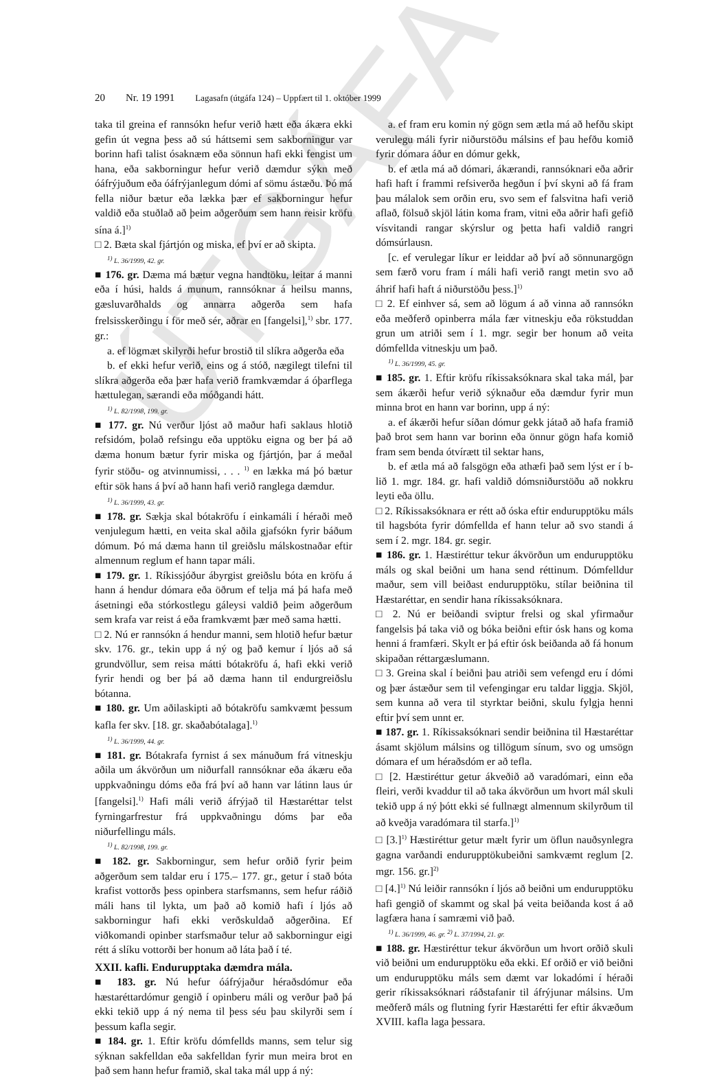ÚTGÁFA
20 Nr. 19 1991 Lagasafn (útgáfa 124) – Uppfært til 1. október 1999
taka til greina ef rannsókn hefur verið hætt eða ákæra ekki gefin út vegna þess að sú háttsemi sem sakborningur var borinn hafi talist ósaknæm eða sönnun hafi ekki fengist um hana, eða sakborningur hefur verið dæmdur sýkn með óáfrýjuðum eða óáfrýjanlegum dómi af sömu ástæðu. Þó má fella niður bætur eða lækka þær ef sakborningur hefur valdið eða stuðlað að þeim aðgerðum sem hann reisir kröfu sína á.]<sup>1)</sup>
□ 2. Bæta skal fjártjón og miska, ef því er að skipta.
<sup>1)</sup> L. 36/1999, 42. gr.
■ 176. gr. Dæma má bætur vegna handtöku, leitar á manni eða í húsi, halds á munum, rannsóknar á heilsu manns, gæsluvarðhalds og annarra aðgerða sem hafa frelsisskerðingu í för með sér, aðrar en [fangelsi],<sup>1)</sup> sbr. 177. gr.:
a. ef lögmæt skilyrði hefur brostið til slíkra aðgerða eða
b. ef ekki hefur verið, eins og á stóð, nægilegt tilefni til slíkra aðgerða eða þær hafa verið framkvæmdar á óþarflega hættulegan, særandi eða móðgandi hátt.
<sup>1)</sup> L. 82/1998, 199. gr.
■ 177. gr. Nú verður ljóst að maður hafi saklaus hlotið refsidóm, þolað refsingu eða upptöku eigna og ber þá að dæma honum bætur fyrir miska og fjártjón, þar á meðal fyrir stöðu- og atvinnumissi, . . . <sup>1)</sup> en lækka má þó bætur eftir sök hans á því að hann hafi verið ranglega dæmdur.
<sup>1)</sup> L. 36/1999, 43. gr.
■ 178. gr. Sækja skal bótakröfu í einkamáli í héraði með venjulegum hætti, en veita skal aðila gjafsókn fyrir báðum dómum. Þó má dæma hann til greiðslu málskostnaðar eftir almennum reglum ef hann tapar máli.
■ 179. gr. 1. Ríkissjóður ábyrgist greiðslu bóta en kröfu á hann á hendur dómara eða öðrum ef telja má þá hafa með ásetningi eða stórkostlegu gáleysi valdið þeim aðgerðum sem krafa var reist á eða framkvæmt þær með sama hætti.
□ 2. Nú er rannsókn á hendur manni, sem hlotið hefur bætur skv. 176. gr., tekin upp á ný og það kemur í ljós að sá grundvöllur, sem reisa mátti bótakröfu á, hafi ekki verið fyrir hendi og ber þá að dæma hann til endurgreiðslu bótanna.
■ 180. gr. Um aðilaskipti að bótakröfu samkvæmt þessum kafla fer skv. [18. gr. skaðabótalaga].<sup>1)</sup>
<sup>1)</sup> L. 36/1999, 44. gr.
■ 181. gr. Bótakrafa fyrnist á sex mánuðum frá vitneskju aðila um ákvörðun um niðurfall rannsóknar eða ákæru eða uppkvaðningu dóms eða frá því að hann var látinn laus úr [fangelsi].<sup>1)</sup> Hafi máli verið áfrýjað til Hæstaréttar telst fyrningarfrestur frá uppkvaðningu dóms þar eða niðurfellingu máls.
<sup>1)</sup> L. 82/1998, 199. gr.
■ 182. gr. Sakborningur, sem hefur orðið fyrir þeim aðgerðum sem taldar eru í 175.– 177. gr., getur í stað bóta krafist vottorðs þess opinbera starfsmanns, sem hefur ráðið máli hans til lykta, um það að komið hafi í ljós að sakborningur hafi ekki verðskuldað aðgerðina. Ef viðkomandi opinber starfsmaður telur að sakborningur eigi rétt á slíku vottorði ber honum að láta það í té.
XXII. kafli. Endurupptaka dæmdra mála.
■ 183. gr. Nú hefur óáfrýjaður héraðsdómur eða hæstaréttardómur gengið í opinberu máli og verður það þá ekki tekið upp á ný nema til þess séu þau skilyrði sem í þessum kafla segir.
■ 184. gr. 1. Eftir kröfu dómfellds manns, sem telur sig sýknan sakfelldan eða sakfelldan fyrir mun meira brot en það sem hann hefur framið, skal taka mál upp á ný:
a. ef fram eru komin ný gögn sem ætla má að hefðu skipt verulegu máli fyrir niðurstöðu málsins ef þau hefðu komið fyrir dómara áður en dómur gekk,
b. ef ætla má að dómari, ákærandi, rannsóknari eða aðrir hafi haft í frammi refsiverða hegðun í því skyni að fá fram þau málalok sem orðin eru, svo sem ef falsvitna hafi verið aflað, fölsuð skjöl látin koma fram, vitni eða aðrir hafi gefið vísvitandi rangar skýrslur og þetta hafi valdið rangri dómsúrlausn.
[c. ef verulegar líkur er leiddar að því að sönnunargögn sem færð voru fram í máli hafi verið rangt metin svo að áhrif hafi haft á niðurstöðu þess.]<sup>1)</sup>
□ 2. Ef einhver sá, sem að lögum á að vinna að rannsókn eða meðferð opinberra mála fær vitneskju eða rökstuddan grun um atriði sem í 1. mgr. segir ber honum að veita dómfellda vitneskju um það.
<sup>1)</sup> L. 36/1999, 45. gr.
■ 185. gr. 1. Eftir kröfu ríkissaksóknara skal taka mál, þar sem ákærði hefur verið sýknaður eða dæmdur fyrir mun minna brot en hann var borinn, upp á ný:
a. ef ákærði hefur síðan dómur gekk játað að hafa framið það brot sem hann var borinn eða önnur gögn hafa komið fram sem benda ótvírætt til sektar hans,
b. ef ætla má að falsgögn eða athæfi það sem lýst er í b-lið 1. mgr. 184. gr. hafi valdið dómsniðurstöðu að nokkru leyti eða öllu.
□ 2. Ríkissaksóknara er rétt að óska eftir endurupptöku máls til hagsbóta fyrir dómfellda ef hann telur að svo standi á sem í 2. mgr. 184. gr. segir.
■ 186. gr. 1. Hæstiréttur tekur ákvörðun um endurupptöku máls og skal beiðni um hana send réttinum. Dómfelldur maður, sem vill beiðast endurupptöku, stílar beiðnina til Hæstaréttar, en sendir hana ríkissaksóknara.
□ 2. Nú er beiðandi sviptur frelsi og skal yfirmaður fangelsis þá taka við og bóka beiðni eftir ósk hans og koma henni á framfæri. Skylt er þá eftir ósk beiðanda að fá honum skipaðan réttargæslumann.
□ 3. Greina skal í beiðni þau atriði sem vefengd eru í dómi og þær ástæður sem til vefengingar eru taldar liggja. Skjöl, sem kunna að vera til styrktar beiðni, skulu fylgja henni eftir því sem unnt er.
■ 187. gr. 1. Ríkissaksóknari sendir beiðnina til Hæstaréttar ásamt skjölum málsins og tillögum sínum, svo og umsögn dómara ef um héraðsdóm er að tefla.
□ [2. Hæstiréttur getur ákveðið að varadómari, einn eða fleiri, verði kvaddur til að taka ákvörðun um hvort mál skuli tekið upp á ný þótt ekki sé fullnægt almennum skilyrðum til að kveðja varadómara til starfa.]<sup>1)</sup>
□ [3.]<sup>1)</sup> Hæstiréttur getur mælt fyrir um öflun nauðsynlegra gagna varðandi endurupptökubeiðni samkvæmt reglum [2. mgr. 156. gr.]<sup>2)</sup>
□ [4.]<sup>1)</sup> Nú leiðir rannsókn í ljós að beiðni um endurupptöku hafi gengið of skammt og skal þá veita beiðanda kost á að lagfæra hana í samræmi við það.
<sup>1)</sup> L. 36/1999, 46. gr. <sup>2)</sup> L. 37/1994, 21. gr.
■ 188. gr. Hæstiréttur tekur ákvörðun um hvort orðið skuli við beiðni um endurupptöku eða ekki. Ef orðið er við beiðni um endurupptöku máls sem dæmt var lokadómi í héraði gerir ríkissaksóknari ráðstafanir til áfrýjunar málsins. Um meðferð máls og flutning fyrir Hæstarétti fer eftir ákvæðum XVIII. kafla laga þessara.